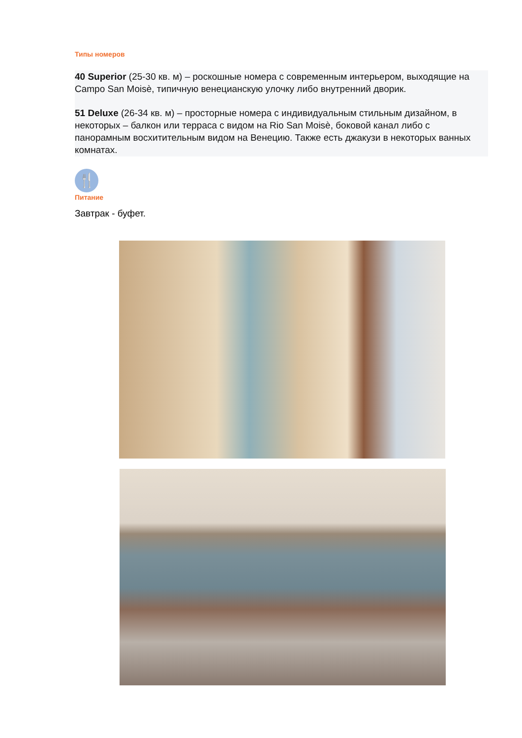Типы номеров
40 Superior (25-30 кв. м) – роскошные номера с современным интерьером, выходящие на Campo San Moisè, типичную венецианскую улочку либо внутренний дворик.
51 Deluxe (26-34 кв. м) – просторные номера с индивидуальным стильным дизайном, в некоторых – балкон или терраса с видом на Rio San Moisè, боковой канал либо с панорамным восхитительным видом на Венецию. Также есть джакузи в некоторых ванных комнатах.
🍴
Питание
Завтрак - буфет.